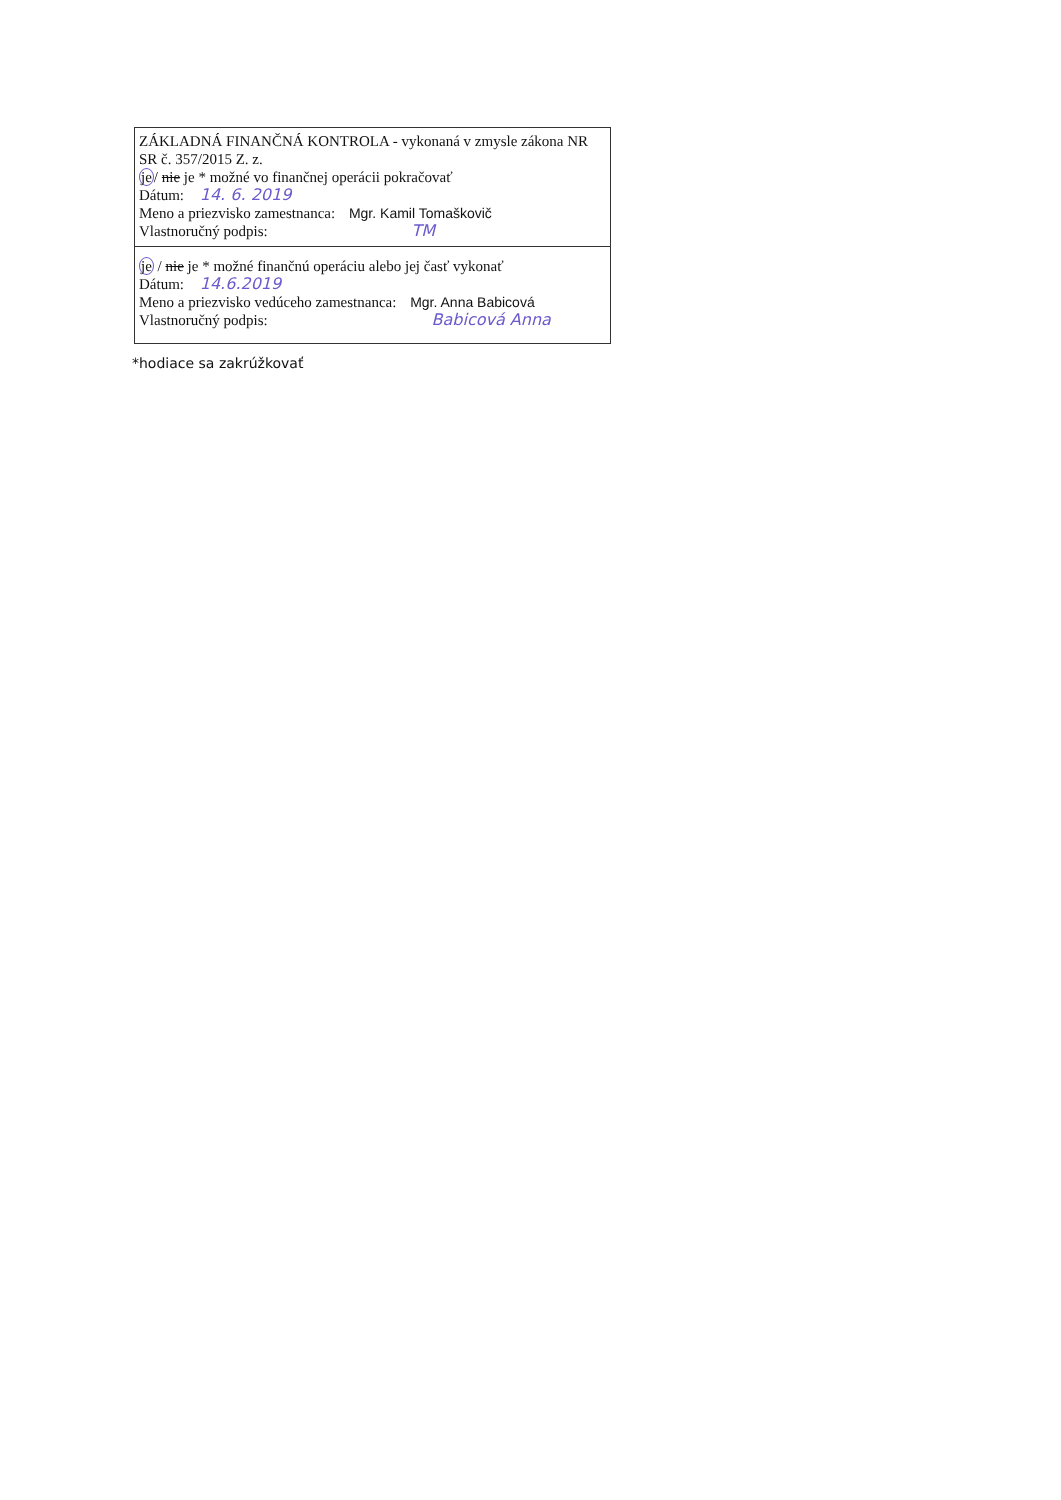ZÁKLADNÁ FINANČNÁ KONTROLA - vykonaná v zmysle zákona NR SR č. 357/2015 Z. z.
je/ nie je * možné vo finančnej operácii pokračovať
Dátum: 14. 6. 2019
Meno a priezvisko zamestnanca: Mgr. Kamil Tomaškovič
Vlastnoručný podpis: TM
je / nie je * možné finančnú operáciu alebo jej časť vykonať
Dátum: 14.6.2019
Meno a priezvisko vedúceho zamestnanca: Mgr. Anna Babicová
Vlastnoručný podpis: Babicová Anna
*hodiace sa zakrúžkovať